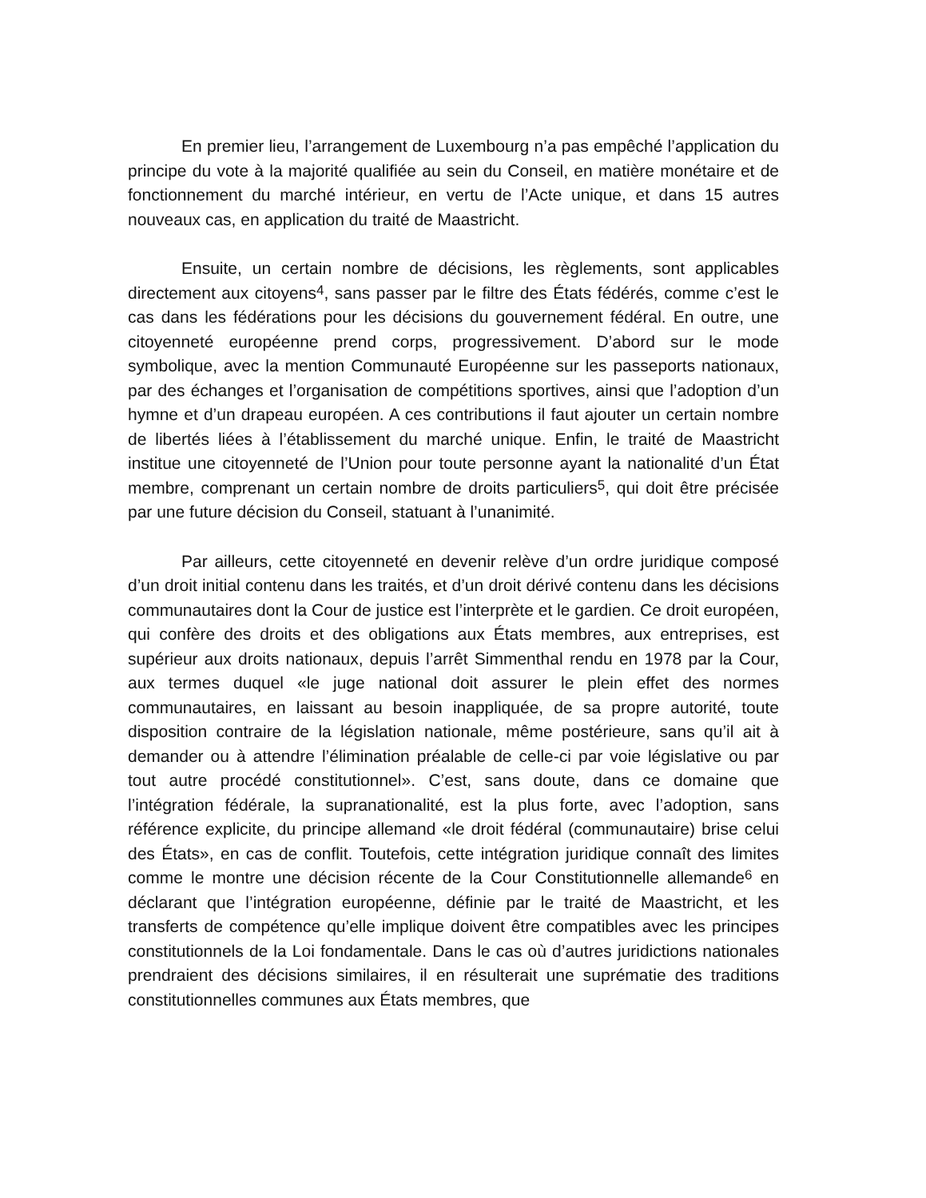En premier lieu, l’arrangement de Luxembourg n’a pas empêché l’application du principe du vote à la majorité qualifiée au sein du Conseil, en matière monétaire et de fonctionnement du marché intérieur, en vertu de l’Acte unique, et dans 15 autres nouveaux cas, en application du traité de Maastricht.
Ensuite, un certain nombre de décisions, les règlements, sont applicables directement aux citoyens<sup>4</sup>, sans passer par le filtre des États fédérés, comme c’est le cas dans les fédérations pour les décisions du gouvernement fédéral. En outre, une citoyenneté européenne prend corps, progressivement. D’abord sur le mode symbolique, avec la mention Communauté Européenne sur les passeports nationaux, par des échanges et l’organisation de compétitions sportives, ainsi que l’adoption d’un hymne et d’un drapeau européen. A ces contributions il faut ajouter un certain nombre de libertés liées à l’établissement du marché unique. Enfin, le traité de Maastricht institue une citoyenneté de l’Union pour toute personne ayant la nationalité d’un État membre, comprenant un certain nombre de droits particuliers<sup>5</sup>, qui doit être précisée par une future décision du Conseil, statuant à l’unanimité.
Par ailleurs, cette citoyenneté en devenir relève d’un ordre juridique composé d’un droit initial contenu dans les traités, et d’un droit dérivé contenu dans les décisions communautaires dont la Cour de justice est l’interprète et le gardien. Ce droit européen, qui confère des droits et des obligations aux États membres, aux entreprises, est supérieur aux droits nationaux, depuis l’arrêt Simmenthal rendu en 1978 par la Cour, aux termes duquel «le juge national doit assurer le plein effet des normes communautaires, en laissant au besoin inappliquée, de sa propre autorité, toute disposition contraire de la législation nationale, même postérieure, sans qu’il ait à demander ou à attendre l’élimination préalable de celle-ci par voie législative ou par tout autre procédé constitutionnel». C’est, sans doute, dans ce domaine que l’intégration fédérale, la supranationalité, est la plus forte, avec l’adoption, sans référence explicite, du principe allemand «le droit fédéral (communautaire) brise celui des États», en cas de conflit. Toutefois, cette intégration juridique connaît des limites comme le montre une décision récente de la Cour Constitutionnelle allemande<sup>6</sup> en déclarant que l’intégration européenne, définie par le traité de Maastricht, et les transferts de compétence qu’elle implique doivent être compatibles avec les principes constitutionnels de la Loi fondamentale. Dans le cas où d’autres juridictions nationales prendraient des décisions similaires, il en résulterait une suprématie des traditions constitutionnelles communes aux États membres, que